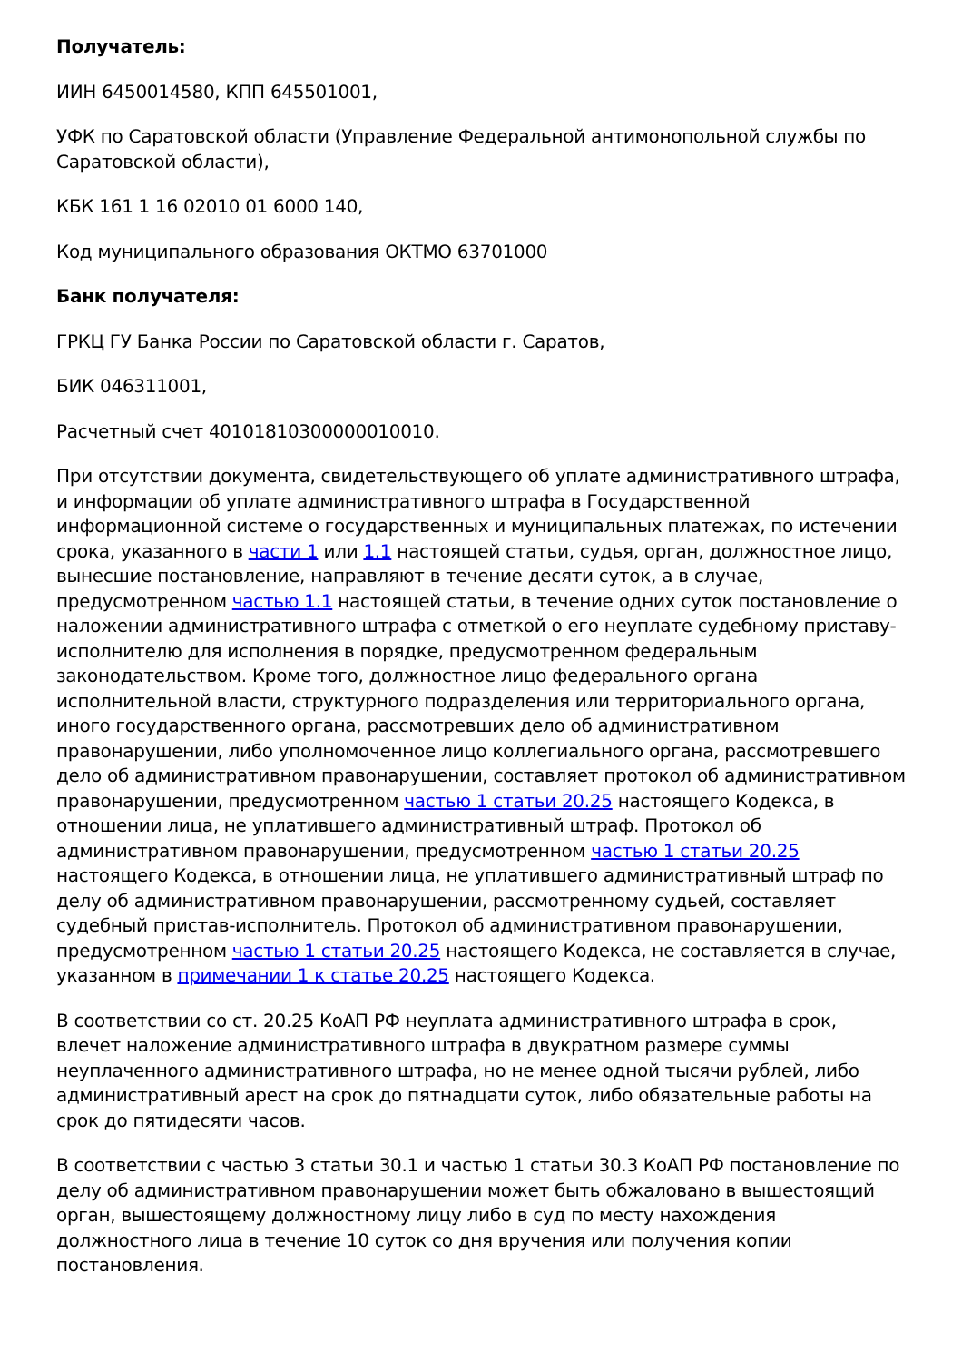Получатель:
ИИН 6450014580, КПП 645501001,
УФК по Саратовской области (Управление Федеральной антимонопольной службы по Саратовской области),
КБК 161 1 16 02010 01 6000 140,
Код муниципального образования ОКТМО 63701000
Банк получателя:
ГРКЦ ГУ Банка России по Саратовской области г. Саратов,
БИК 046311001,
Расчетный счет 40101810300000010010.
При отсутствии документа, свидетельствующего об уплате административного штрафа, и информации об уплате административного штрафа в Государственной информационной системе о государственных и муниципальных платежах, по истечении срока, указанного в части 1 или 1.1 настоящей статьи, судья, орган, должностное лицо, вынесшие постановление, направляют в течение десяти суток, а в случае, предусмотренном частью 1.1 настоящей статьи, в течение одних суток постановление о наложении административного штрафа с отметкой о его неуплате судебному приставу-исполнителю для исполнения в порядке, предусмотренном федеральным законодательством. Кроме того, должностное лицо федерального органа исполнительной власти, структурного подразделения или территориального органа, иного государственного органа, рассмотревших дело об административном правонарушении, либо уполномоченное лицо коллегиального органа, рассмотревшего дело об административном правонарушении, составляет протокол об административном правонарушении, предусмотренном частью 1 статьи 20.25 настоящего Кодекса, в отношении лица, не уплатившего административный штраф. Протокол об административном правонарушении, предусмотренном частью 1 статьи 20.25 настоящего Кодекса, в отношении лица, не уплатившего административный штраф по делу об административном правонарушении, рассмотренному судьей, составляет судебный пристав-исполнитель. Протокол об административном правонарушении, предусмотренном частью 1 статьи 20.25 настоящего Кодекса, не составляется в случае, указанном в примечании 1 к статье 20.25 настоящего Кодекса.
В соответствии со ст. 20.25 КоАП РФ неуплата административного штрафа в срок, влечет наложение административного штрафа в двукратном размере суммы неуплаченного административного штрафа, но не менее одной тысячи рублей, либо административный арест на срок до пятнадцати суток, либо обязательные работы на срок до пятидесяти часов.
В соответствии с частью 3 статьи 30.1 и частью 1 статьи 30.3 КоАП РФ постановление по делу об административном правонарушении может быть обжаловано в вышестоящий орган, вышестоящему должностному лицу либо в суд по месту нахождения должностного лица в течение 10 суток со дня вручения или получения копии постановления.